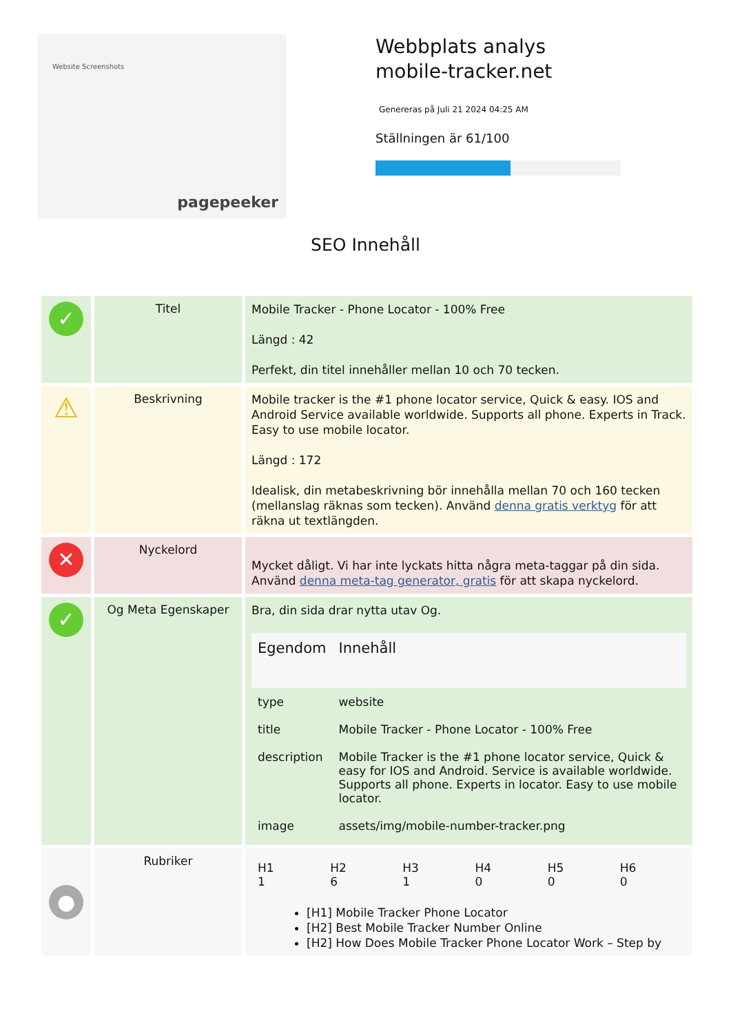Website Screenshots
pagepeeker
Webbplats analys mobile-tracker.net
Genereras på Juli 21 2024 04:25 AM
Ställningen är 61/100
SEO Innehåll
| ✓ | Titel | Mobile Tracker - Phone Locator - 100% Free Längd : 42 Perfekt, din titel innehåller mellan 10 och 70 tecken. |
| ⚠ | Beskrivning | Mobile tracker is the #1 phone locator service, Quick & easy. IOS and Android Service available worldwide. Supports all phone. Experts in Track. Easy to use mobile locator. Längd : 172 Idealisk, din metabeskrivning bör innehålla mellan 70 och 160 tecken (mellanslag räknas som tecken). Använd denna gratis verktyg för att räkna ut textlängden. |
| ✕ | Nyckelord | Mycket dåligt. Vi har inte lyckats hitta några meta-taggar på din sida. Använd denna meta-tag generator, gratis för att skapa nyckelord. |
| ✓ | Og Meta Egenskaper | Bra, din sida drar nytta utav Og. / Egendom / Innehåll / / --- / --- / / type / website / / title / Mobile Tracker - Phone Locator - 100% Free / / description / Mobile Tracker is the #1 phone locator service, Quick & easy for IOS and Android. Service is available worldwide. Supports all phone. Experts in locator. Easy to use mobile locator. / / image / assets/img/mobile-number-tracker.png / |
| ● | Rubriker | / H1 1 / H2 6 / H3 1 / H4 0 / H5 0 / H6 0 / [H1] Mobile Tracker Phone Locator [H2] Best Mobile Tracker Number Online [H2] How Does Mobile Tracker Phone Locator Work – Step by |